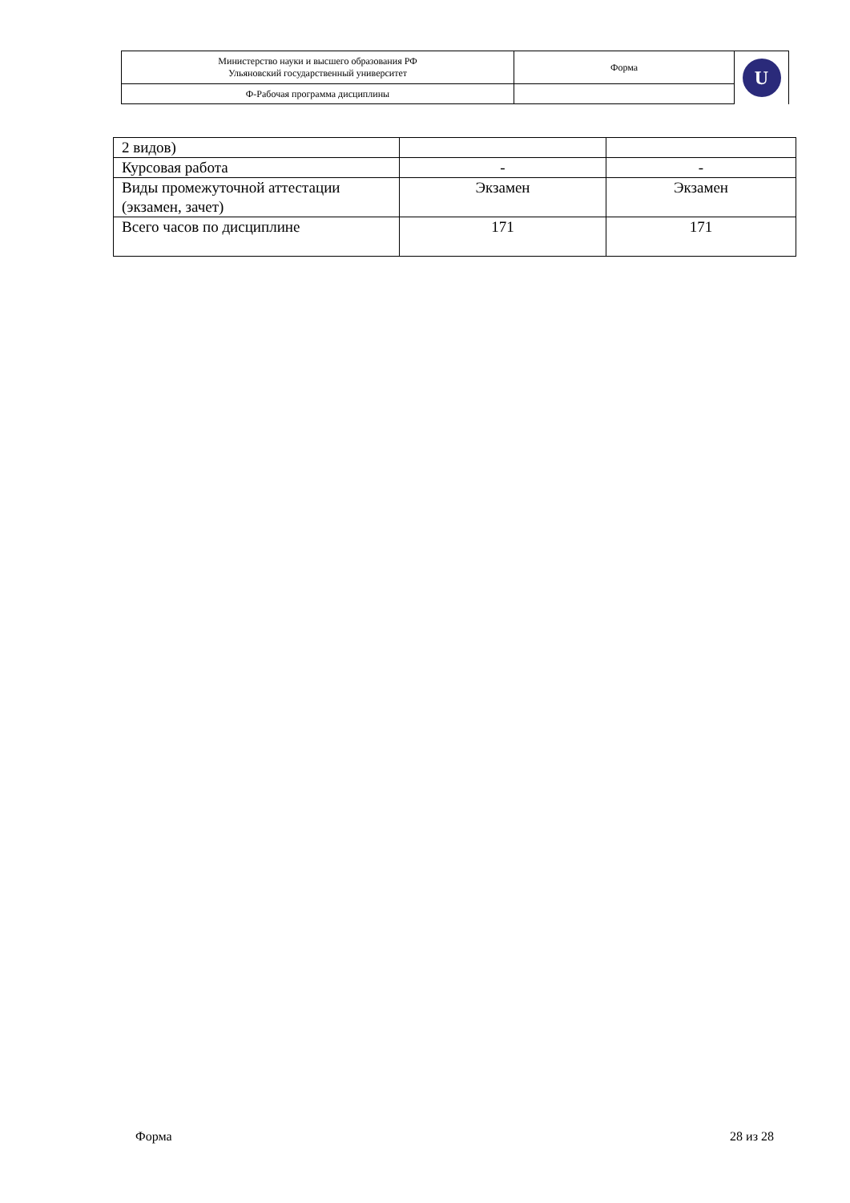| Министерство науки и высшего образования РФ Ульяновский государственный университет | Форма | U |
| Ф-Рабочая программа дисциплины | | |
| 2 видов) | | |
| Курсовая работа | - | - |
| Виды промежуточной аттестации (экзамен, зачет) | Экзамен | Экзамен |
| Всего часов по дисциплине | 171 | 171 |
Форма 28 из 28